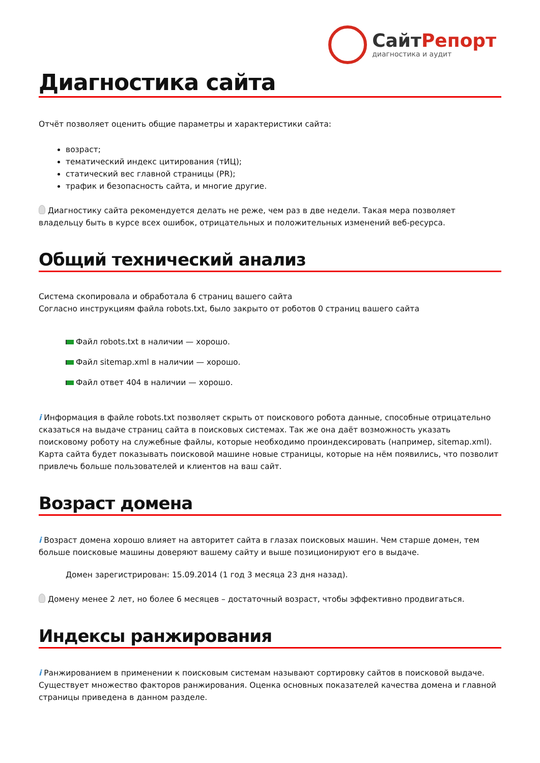СайтРепорт
диагностика и аудит
Диагностика сайта
Отчёт позволяет оценить общие параметры и характеристики сайта:
возраст;
тематический индекс цитирования (тИЦ);
статический вес главной страницы (PR);
трафик и безопасность сайта, и многие другие.
Диагностику сайта рекомендуется делать не реже, чем раз в две недели. Такая мера позволяет владельцу быть в курсе всех ошибок, отрицательных и положительных изменений веб-ресурса.
Общий технический анализ
Система скопировала и обработала 6 страниц вашего сайта
Согласно инструкциям файла robots.txt, было закрыто от роботов 0 страниц вашего сайта
Файл robots.txt в наличии — хорошо.
Файл sitemap.xml в наличии — хорошо.
Файл ответ 404 в наличии — хорошо.
i Информация в файле robots.txt позволяет скрыть от поискового робота данные, способные отрицательно сказаться на выдаче страниц сайта в поисковых системах. Так же она даёт возможность указать поисковому роботу на служебные файлы, которые необходимо проиндексировать (например, sitemap.xml). Карта сайта будет показывать поисковой машине новые страницы, которые на нём появились, что позволит привлечь больше пользователей и клиентов на ваш сайт.
Возраст домена
i Возраст домена хорошо влияет на авторитет сайта в глазах поисковых машин. Чем старше домен, тем больше поисковые машины доверяют вашему сайту и выше позиционируют его в выдаче.
Домен зарегистрирован: 15.09.2014 (1 год 3 месяца 23 дня назад).
Домену менее 2 лет, но более 6 месяцев – достаточный возраст, чтобы эффективно продвигаться.
Индексы ранжирования
i Ранжированием в применении к поисковым системам называют сортировку сайтов в поисковой выдаче. Существует множество факторов ранжирования. Оценка основных показателей качества домена и главной страницы приведена в данном разделе.